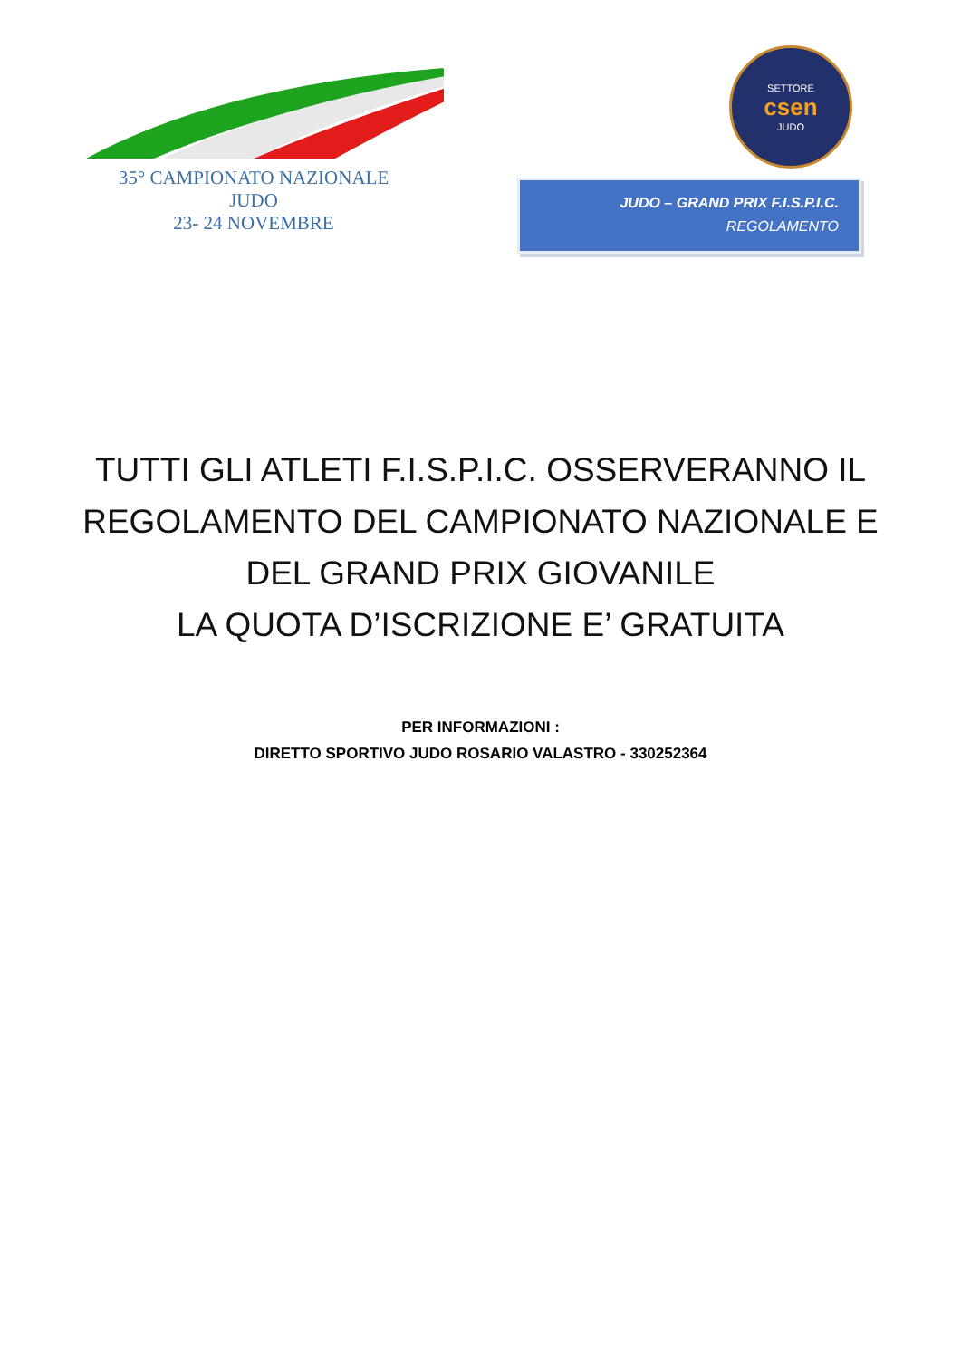35° CAMPIONATO NAZIONALE
JUDO
23- 24 NOVEMBRE
SETTORE
csen
JUDO
JUDO – GRAND PRIX F.I.S.P.I.C.
REGOLAMENTO
TUTTI GLI ATLETI F.I.S.P.I.C. OSSERVERANNO IL REGOLAMENTO DEL CAMPIONATO NAZIONALE E DEL GRAND PRIX GIOVANILE
LA QUOTA D’ISCRIZIONE E’ GRATUITA
PER INFORMAZIONI :
DIRETTO SPORTIVO JUDO ROSARIO VALASTRO - 330252364